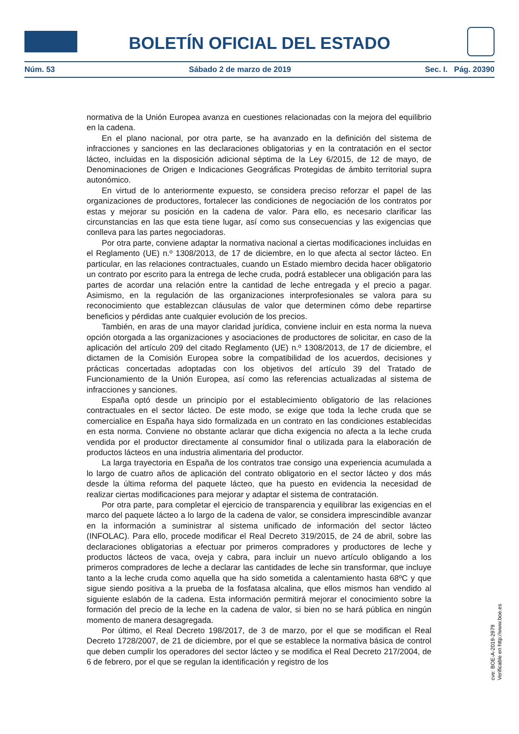BOLETÍN OFICIAL DEL ESTADO
Núm. 53 Sábado 2 de marzo de 2019 Sec. I. Pág. 20390
normativa de la Unión Europea avanza en cuestiones relacionadas con la mejora del equilibrio en la cadena.
En el plano nacional, por otra parte, se ha avanzado en la definición del sistema de infracciones y sanciones en las declaraciones obligatorias y en la contratación en el sector lácteo, incluidas en la disposición adicional séptima de la Ley 6/2015, de 12 de mayo, de Denominaciones de Origen e Indicaciones Geográficas Protegidas de ámbito territorial supra autonómico.
En virtud de lo anteriormente expuesto, se considera preciso reforzar el papel de las organizaciones de productores, fortalecer las condiciones de negociación de los contratos por estas y mejorar su posición en la cadena de valor. Para ello, es necesario clarificar las circunstancias en las que esta tiene lugar, así como sus consecuencias y las exigencias que conlleva para las partes negociadoras.
Por otra parte, conviene adaptar la normativa nacional a ciertas modificaciones incluidas en el Reglamento (UE) n.º 1308/2013, de 17 de diciembre, en lo que afecta al sector lácteo. En particular, en las relaciones contractuales, cuando un Estado miembro decida hacer obligatorio un contrato por escrito para la entrega de leche cruda, podrá establecer una obligación para las partes de acordar una relación entre la cantidad de leche entregada y el precio a pagar. Asimismo, en la regulación de las organizaciones interprofesionales se valora para su reconocimiento que establezcan cláusulas de valor que determinen cómo debe repartirse beneficios y pérdidas ante cualquier evolución de los precios.
También, en aras de una mayor claridad jurídica, conviene incluir en esta norma la nueva opción otorgada a las organizaciones y asociaciones de productores de solicitar, en caso de la aplicación del artículo 209 del citado Reglamento (UE) n.º 1308/2013, de 17 de diciembre, el dictamen de la Comisión Europea sobre la compatibilidad de los acuerdos, decisiones y prácticas concertadas adoptadas con los objetivos del artículo 39 del Tratado de Funcionamiento de la Unión Europea, así como las referencias actualizadas al sistema de infracciones y sanciones.
España optó desde un principio por el establecimiento obligatorio de las relaciones contractuales en el sector lácteo. De este modo, se exige que toda la leche cruda que se comercialice en España haya sido formalizada en un contrato en las condiciones establecidas en esta norma. Conviene no obstante aclarar que dicha exigencia no afecta a la leche cruda vendida por el productor directamente al consumidor final o utilizada para la elaboración de productos lácteos en una industria alimentaria del productor.
La larga trayectoria en España de los contratos trae consigo una experiencia acumulada a lo largo de cuatro años de aplicación del contrato obligatorio en el sector lácteo y dos más desde la última reforma del paquete lácteo, que ha puesto en evidencia la necesidad de realizar ciertas modificaciones para mejorar y adaptar el sistema de contratación.
Por otra parte, para completar el ejercicio de transparencia y equilibrar las exigencias en el marco del paquete lácteo a lo largo de la cadena de valor, se considera imprescindible avanzar en la información a suministrar al sistema unificado de información del sector lácteo (INFOLAC). Para ello, procede modificar el Real Decreto 319/2015, de 24 de abril, sobre las declaraciones obligatorias a efectuar por primeros compradores y productores de leche y productos lácteos de vaca, oveja y cabra, para incluir un nuevo artículo obligando a los primeros compradores de leche a declarar las cantidades de leche sin transformar, que incluye tanto a la leche cruda como aquella que ha sido sometida a calentamiento hasta 68ºC y que sigue siendo positiva a la prueba de la fosfatasa alcalina, que ellos mismos han vendido al siguiente eslabón de la cadena. Esta información permitirá mejorar el conocimiento sobre la formación del precio de la leche en la cadena de valor, si bien no se hará pública en ningún momento de manera desagregada.
Por último, el Real Decreto 198/2017, de 3 de marzo, por el que se modifican el Real Decreto 1728/2007, de 21 de diciembre, por el que se establece la normativa básica de control que deben cumplir los operadores del sector lácteo y se modifica el Real Decreto 217/2004, de 6 de febrero, por el que se regulan la identificación y registro de los
cve: BOE-A-2019-2979
Verificable en http://www.boe.es